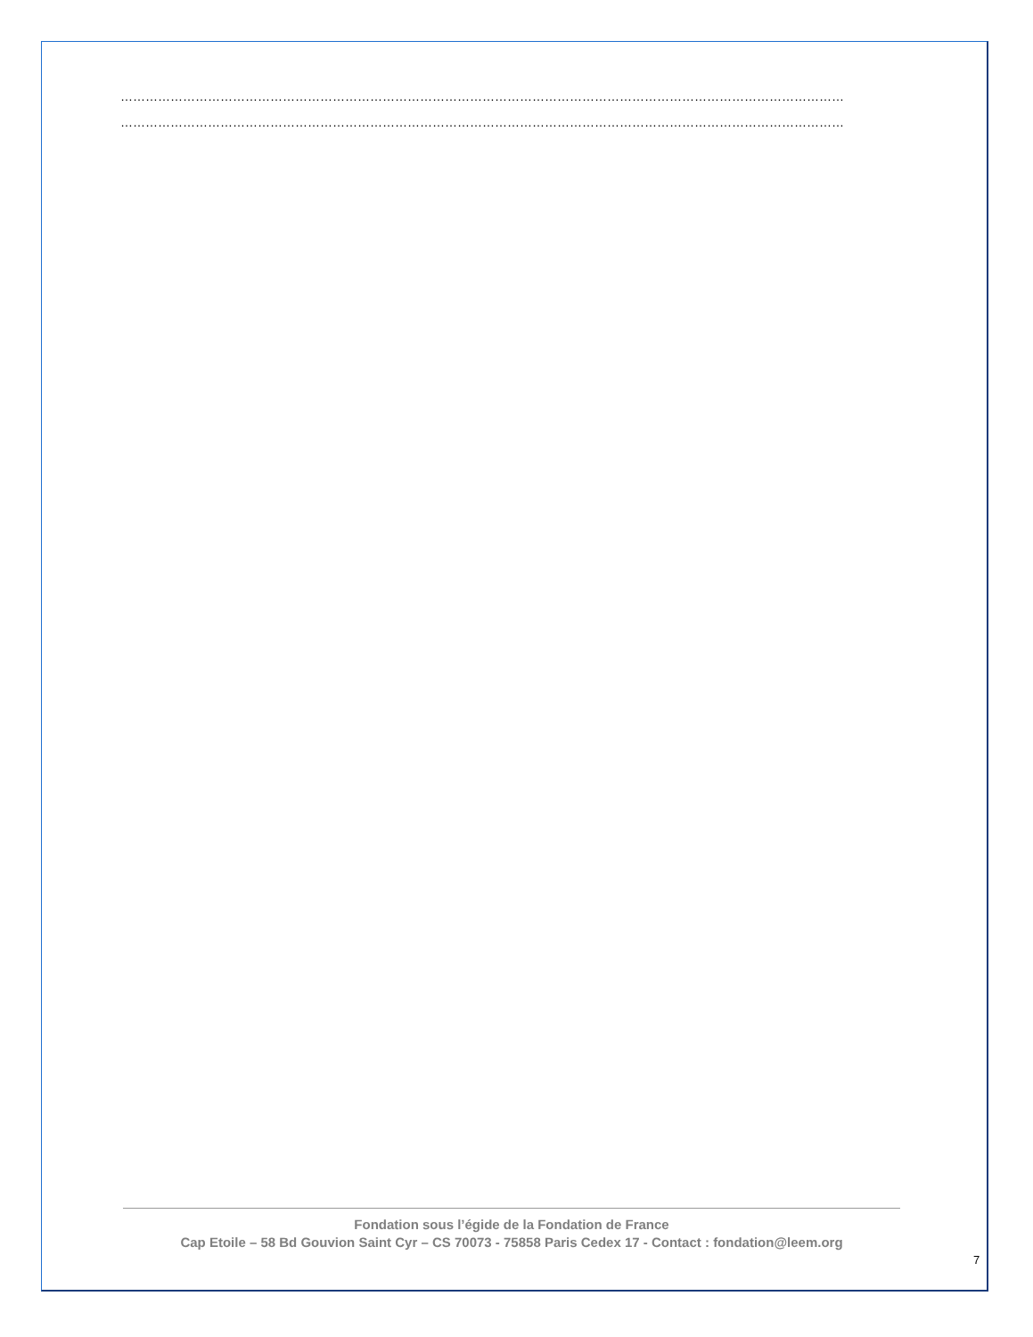…………………………………………………………………………………………………………………………………………………………
…………………………………………………………………………………………………………………………………………………………
Fondation sous l’égide de la Fondation de France
Cap Etoile – 58 Bd Gouvion Saint Cyr – CS 70073 - 75858 Paris Cedex 17 - Contact : fondation@leem.org
7